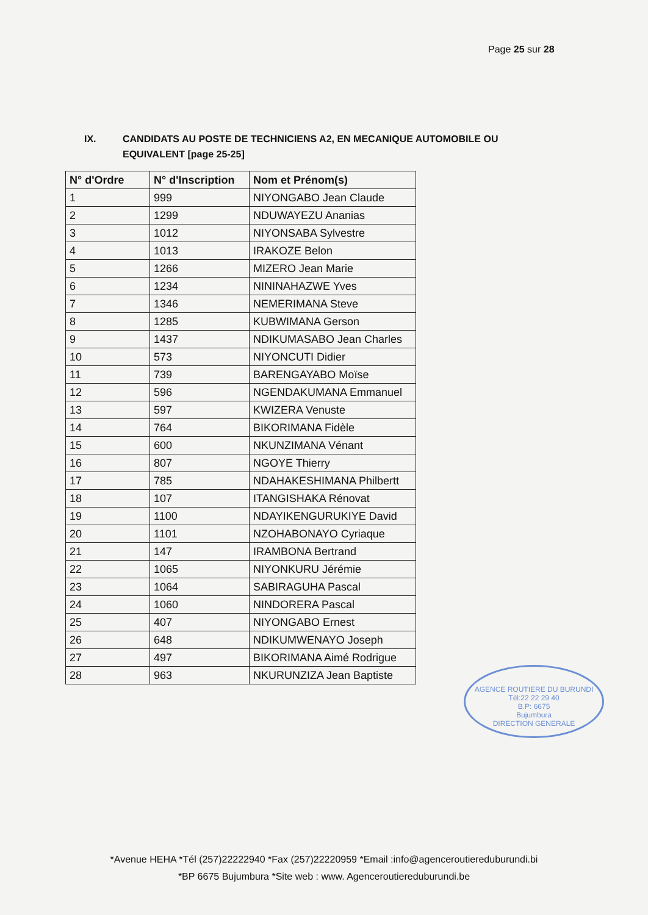Page 25 sur 28
IX. CANDIDATS AU POSTE DE TECHNICIENS A2, EN MECANIQUE AUTOMOBILE OU
EQUIVALENT [page 25-25]
| N° d'Ordre | N° d'Inscription | Nom et Prénom(s) |
| --- | --- | --- |
| 1 | 999 | NIYONGABO Jean Claude |
| 2 | 1299 | NDUWAYEZU Ananias |
| 3 | 1012 | NIYONSABA Sylvestre |
| 4 | 1013 | IRAKOZE Belon |
| 5 | 1266 | MIZERO Jean Marie |
| 6 | 1234 | NININAHAZWE Yves |
| 7 | 1346 | NEMERIMANA Steve |
| 8 | 1285 | KUBWIMANA Gerson |
| 9 | 1437 | NDIKUMASABO Jean Charles |
| 10 | 573 | NIYONCUTI Didier |
| 11 | 739 | BARENGAYABO Moïse |
| 12 | 596 | NGENDAKUMANA Emmanuel |
| 13 | 597 | KWIZERA Venuste |
| 14 | 764 | BIKORIMANA Fidèle |
| 15 | 600 | NKUNZIMANA Vénant |
| 16 | 807 | NGOYE Thierry |
| 17 | 785 | NDAHAKESHIMANA Philbertt |
| 18 | 107 | ITANGISHAKA Rénovat |
| 19 | 1100 | NDAYIKENGURUKIYE David |
| 20 | 1101 | NZOHABONAYO Cyriaque |
| 21 | 147 | IRAMBONA Bertrand |
| 22 | 1065 | NIYONKURU Jérémie |
| 23 | 1064 | SABIRAGUHA Pascal |
| 24 | 1060 | NINDORERA Pascal |
| 25 | 407 | NIYONGABO Ernest |
| 26 | 648 | NDIKUMWENAYO Joseph |
| 27 | 497 | BIKORIMANA Aimé Rodrigue |
| 28 | 963 | NKURUNZIZA Jean Baptiste |
AGENCE ROUTIERE DU BURUNDI
Tél:22 22 29 40
B.P: 6675
Bujumbura
DIRECTION GENERALE
*Avenue HEHA *Tél (257)22222940 *Fax (257)22220959 *Email :info@agenceroutiereduburundi.bi
*BP 6675 Bujumbura *Site web : www. Agenceroutiereduburundi.be